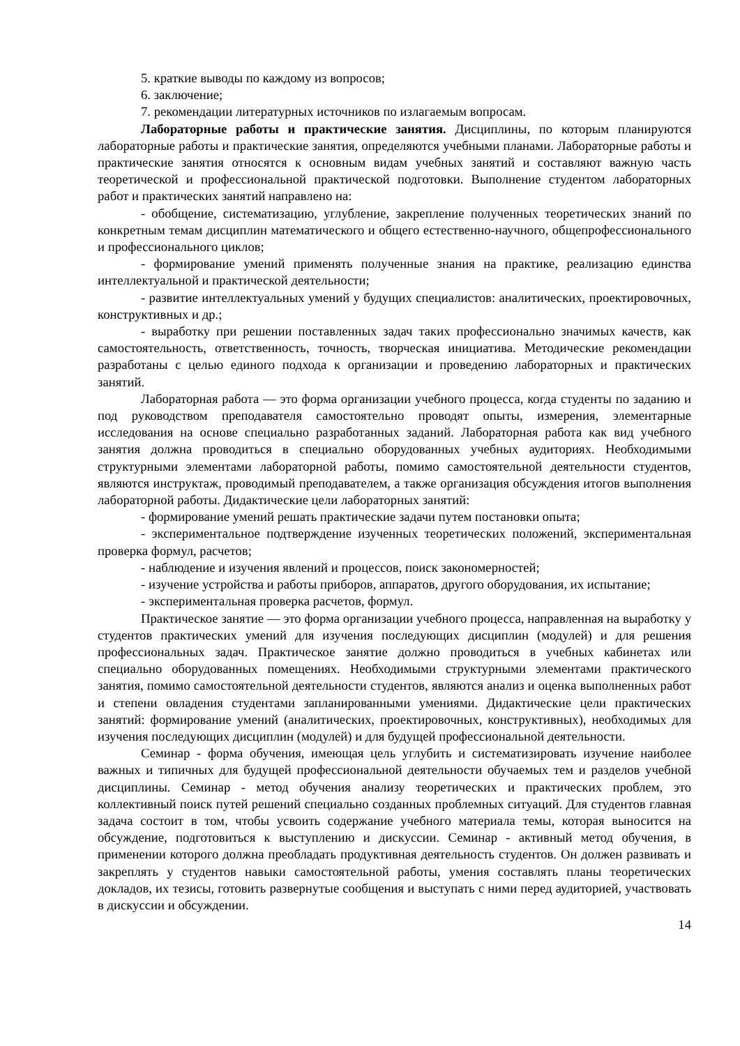5. краткие выводы по каждому из вопросов;
6. заключение;
7. рекомендации литературных источников по излагаемым вопросам.
Лабораторные работы и практические занятия. Дисциплины, по которым планируются лабораторные работы и практические занятия, определяются учебными планами. Лабораторные работы и практические занятия относятся к основным видам учебных занятий и составляют важную часть теоретической и профессиональной практической подготовки. Выполнение студентом лабораторных работ и практических занятий направлено на:
- обобщение, систематизацию, углубление, закрепление полученных теоретических знаний по конкретным темам дисциплин математического и общего естественно-научного, общепрофессионального и профессионального циклов;
- формирование умений применять полученные знания на практике, реализацию единства интеллектуальной и практической деятельности;
- развитие интеллектуальных умений у будущих специалистов: аналитических, проектировочных, конструктивных и др.;
- выработку при решении поставленных задач таких профессионально значимых качеств, как самостоятельность, ответственность, точность, творческая инициатива. Методические рекомендации разработаны с целью единого подхода к организации и проведению лабораторных и практических занятий.
Лабораторная работа — это форма организации учебного процесса, когда студенты по заданию и под руководством преподавателя самостоятельно проводят опыты, измерения, элементарные исследования на основе специально разработанных заданий. Лабораторная работа как вид учебного занятия должна проводиться в специально оборудованных учебных аудиториях. Необходимыми структурными элементами лабораторной работы, помимо самостоятельной деятельности студентов, являются инструктаж, проводимый преподавателем, а также организация обсуждения итогов выполнения лабораторной работы. Дидактические цели лабораторных занятий:
- формирование умений решать практические задачи путем постановки опыта;
- экспериментальное подтверждение изученных теоретических положений, экспериментальная проверка формул, расчетов;
- наблюдение и изучения явлений и процессов, поиск закономерностей;
- изучение устройства и работы приборов, аппаратов, другого оборудования, их испытание;
- экспериментальная проверка расчетов, формул.
Практическое занятие — это форма организации учебного процесса, направленная на выработку у студентов практических умений для изучения последующих дисциплин (модулей) и для решения профессиональных задач. Практическое занятие должно проводиться в учебных кабинетах или специально оборудованных помещениях. Необходимыми структурными элементами практического занятия, помимо самостоятельной деятельности студентов, являются анализ и оценка выполненных работ и степени овладения студентами запланированными умениями. Дидактические цели практических занятий: формирование умений (аналитических, проектировочных, конструктивных), необходимых для изучения последующих дисциплин (модулей) и для будущей профессиональной деятельности.
Семинар - форма обучения, имеющая цель углубить и систематизировать изучение наиболее важных и типичных для будущей профессиональной деятельности обучаемых тем и разделов учебной дисциплины. Семинар - метод обучения анализу теоретических и практических проблем, это коллективный поиск путей решений специально созданных проблемных ситуаций. Для студентов главная задача состоит в том, чтобы усвоить содержание учебного материала темы, которая выносится на обсуждение, подготовиться к выступлению и дискуссии. Семинар - активный метод обучения, в применении которого должна преобладать продуктивная деятельность студентов. Он должен развивать и закреплять у студентов навыки самостоятельной работы, умения составлять планы теоретических докладов, их тезисы, готовить развернутые сообщения и выступать с ними перед аудиторией, участвовать в дискуссии и обсуждении.
14